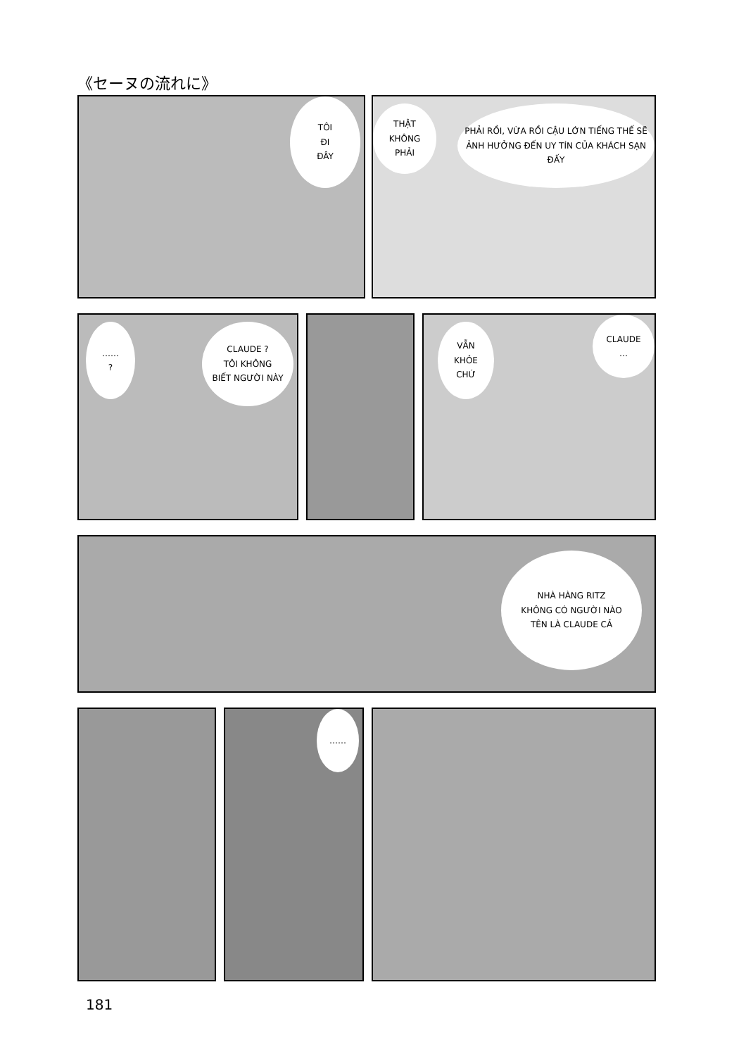《セーヌの流れに》
TÔI
ĐI
ĐÂY
THẬT
KHÔNG
PHẢI
PHẢI RỒI, VỪA RỒI CẬU LỚN TIẾNG THẾ SẼ ẢNH HƯỞNG ĐẾN UY TÍN CỦA KHÁCH SẠN ĐẤY
……
?
CLAUDE ?
TÔI KHÔNG
BIẾT NGƯỜI NÀY
VẪN
KHỎE
CHỨ
CLAUDE
…
NHÀ HÀNG RITZ
KHÔNG CÓ NGƯỜI NÀO
TÊN LÀ CLAUDE CẢ
……
181